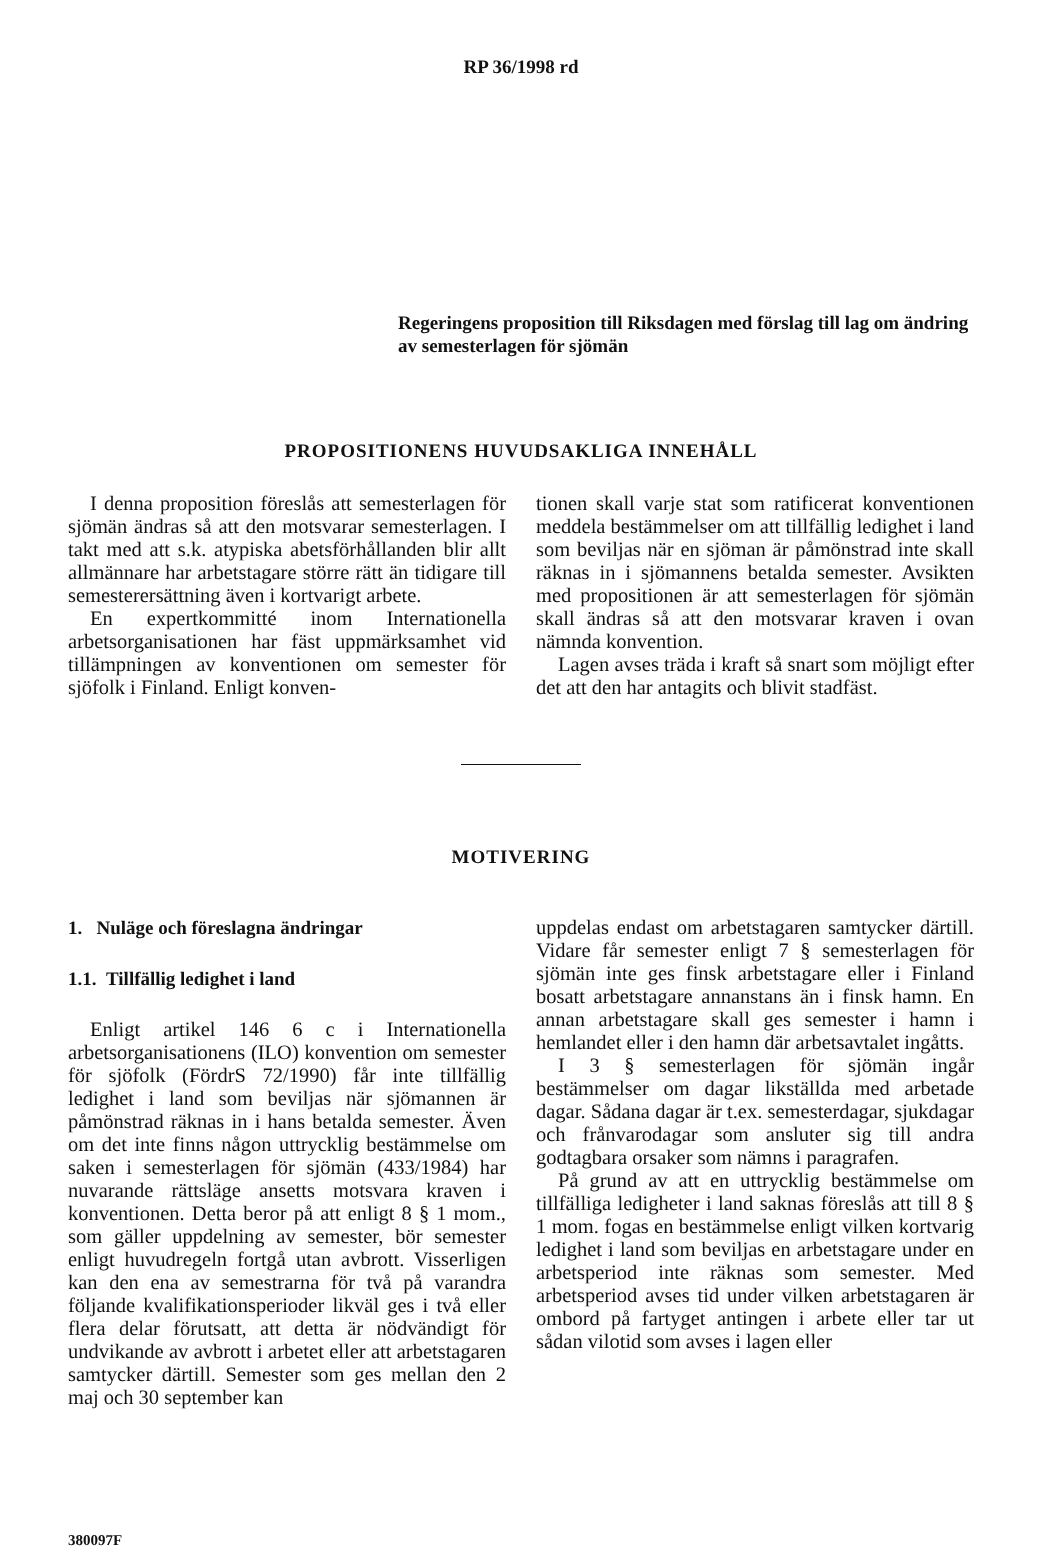RP 36/1998 rd
Regeringens proposition till Riksdagen med förslag till lag om ändring av semesterlagen för sjömän
PROPOSITIONENS HUVUDSAKLIGA INNEHÅLL
I denna proposition föreslås att semesterlagen för sjömän ändras så att den motsvarar semesterlagen. I takt med att s.k. atypiska abetsförhållanden blir allt allmännare har arbetstagare större rätt än tidigare till semesterersättning även i kortvarigt arbete.
En expertkommitté inom Internationella arbetsorganisationen har fäst uppmärksamhet vid tillämpningen av konventionen om semester för sjöfolk i Finland. Enligt konven-
tionen skall varje stat som ratificerat konventionen meddela bestämmelser om att tillfällig ledighet i land som beviljas när en sjöman är påmönstrad inte skall räknas in i sjömannens betalda semester. Avsikten med propositionen är att semesterlagen för sjömän skall ändras så att den motsvarar kraven i ovan nämnda konvention.
Lagen avses träda i kraft så snart som möjligt efter det att den har antagits och blivit stadfäst.
MOTIVERING
1. Nuläge och föreslagna ändringar
1.1. Tillfällig ledighet i land
Enligt artikel 146 6 c i Internationella arbetsorganisationens (ILO) konvention om semester för sjöfolk (FördrS 72/1990) får inte tillfällig ledighet i land som beviljas när sjömannen är påmönstrad räknas in i hans betalda semester. Även om det inte finns någon uttrycklig bestämmelse om saken i semesterlagen för sjömän (433/1984) har nuvarande rättsläge ansetts motsvara kraven i konventionen. Detta beror på att enligt 8 § 1 mom., som gäller uppdelning av semester, bör semester enligt huvudregeln fortgå utan avbrott. Visserligen kan den ena av semestrarna för två på varandra följande kvalifikationsperioder likväl ges i två eller flera delar förutsatt, att detta är nödvändigt för undvikande av avbrott i arbetet eller att arbetstagaren samtycker därtill. Semester som ges mellan den 2 maj och 30 september kan
uppdelas endast om arbetstagaren samtycker därtill. Vidare får semester enligt 7 § semesterlagen för sjömän inte ges finsk arbetstagare eller i Finland bosatt arbetstagare annanstans än i finsk hamn. En annan arbetstagare skall ges semester i hamn i hemlandet eller i den hamn där arbetsavtalet ingåtts.
I 3 § semesterlagen för sjömän ingår bestämmelser om dagar likställda med arbetade dagar. Sådana dagar är t.ex. semesterdagar, sjukdagar och frånvarodagar som ansluter sig till andra godtagbara orsaker som nämns i paragrafen.
På grund av att en uttrycklig bestämmelse om tillfälliga ledigheter i land saknas föreslås att till 8 § 1 mom. fogas en bestämmelse enligt vilken kortvarig ledighet i land som beviljas en arbetstagare under en arbetsperiod inte räknas som semester. Med arbetsperiod avses tid under vilken arbetstagaren är ombord på fartyget antingen i arbete eller tar ut sådan vilotid som avses i lagen eller
380097F